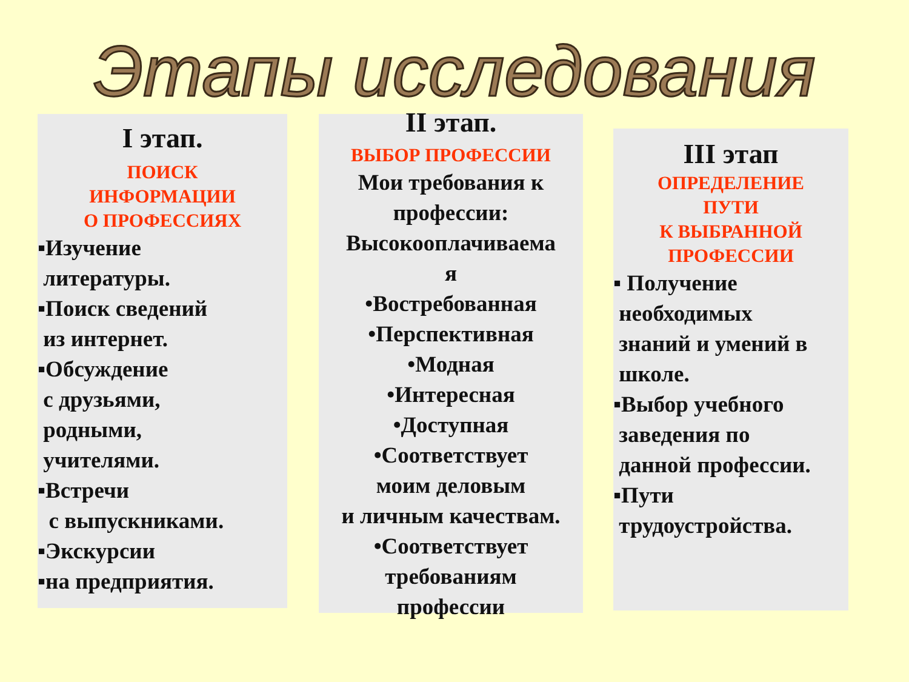Этапы исследования
I этап.
ПОИСК
ИНФОРМАЦИИ
О ПРОФЕССИЯХ
▪Изучение
литературы.
▪Поиск сведений
из интернет.
▪Обсуждение
с друзьями,
родными,
учителями.
▪Встречи
с выпускниками.
▪Экскурсии
▪на предприятия.
II этап.
ВЫБОР ПРОФЕССИИ
Мои требования к профессии:
Высокооплачиваема
я
•Востребованная
•Перспективная
•Модная
•Интересная
•Доступная
•Соответствует
моим деловым
и личным качествам.
•Соответствует
требованиям
профессии
III этап
ОПРЕДЕЛЕНИЕ
ПУТИ
К ВЫБРАННОЙ
ПРОФЕССИИ
▪ Получение
необходимых
знаний и умений в
школе.
▪Выбор учебного
заведения по
данной профессии.
▪Пути
трудоустройства.